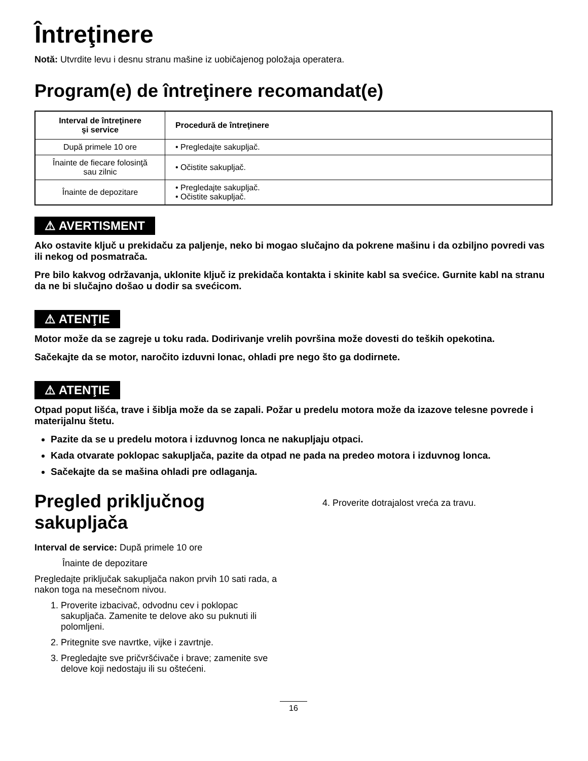Întreţinere
Notă: Utvrdite levu i desnu stranu mašine iz uobičajenog položaja operatera.
Program(e) de întreţinere recomandat(e)
| Interval de întreţinere şi service | Procedură de întreţinere |
| --- | --- |
| După primele 10 ore | • Pregledajte sakupljač. |
| Înainte de fiecare folosinţă sau zilnic | • Očistite sakupljač. |
| Înainte de depozitare | • Pregledajte sakupljač. • Očistite sakupljač. |
⚠ AVERTISMENT
Ako ostavite ključ u prekidaču za paljenje, neko bi mogao slučajno da pokrene mašinu i da ozbiljno povredi vas ili nekog od posmatrača.
Pre bilo kakvog održavanja, uklonite ključ iz prekidača kontakta i skinite kabl sa svećice. Gurnite kabl na stranu da ne bi slučajno došao u dodir sa svećicom.
⚠ ATENŢIE
Motor može da se zagreje u toku rada. Dodirivanje vrelih površina može dovesti do teških opekotina.
Sačekajte da se motor, naročito izduvni lonac, ohladi pre nego što ga dodirnete.
⚠ ATENŢIE
Otpad poput lišća, trave i šiblja može da se zapali. Požar u predelu motora može da izazove telesne povrede i materijalnu štetu.
Pazite da se u predelu motora i izduvnog lonca ne nakupljaju otpaci.
Kada otvarate poklopac sakupljača, pazite da otpad ne pada na predeo motora i izduvnog lonca.
Sačekajte da se mašina ohladi pre odlaganja.
Pregled priključnog sakupljača
Interval de service: După primele 10 ore
Înainte de depozitare
Pregledajte priključak sakupljača nakon prvih 10 sati rada, a nakon toga na mesečnom nivou.
1. Proverite izbacivač, odvodnu cev i poklopac sakupljača. Zamenite te delove ako su puknuti ili polomljeni.
2. Pritegnite sve navrtke, vijke i zavrtnje.
3. Pregledajte sve pričvršćivače i brave; zamenite sve delove koji nedostaju ili su oštećeni.
4. Proverite dotrajalost vreća za travu.
16